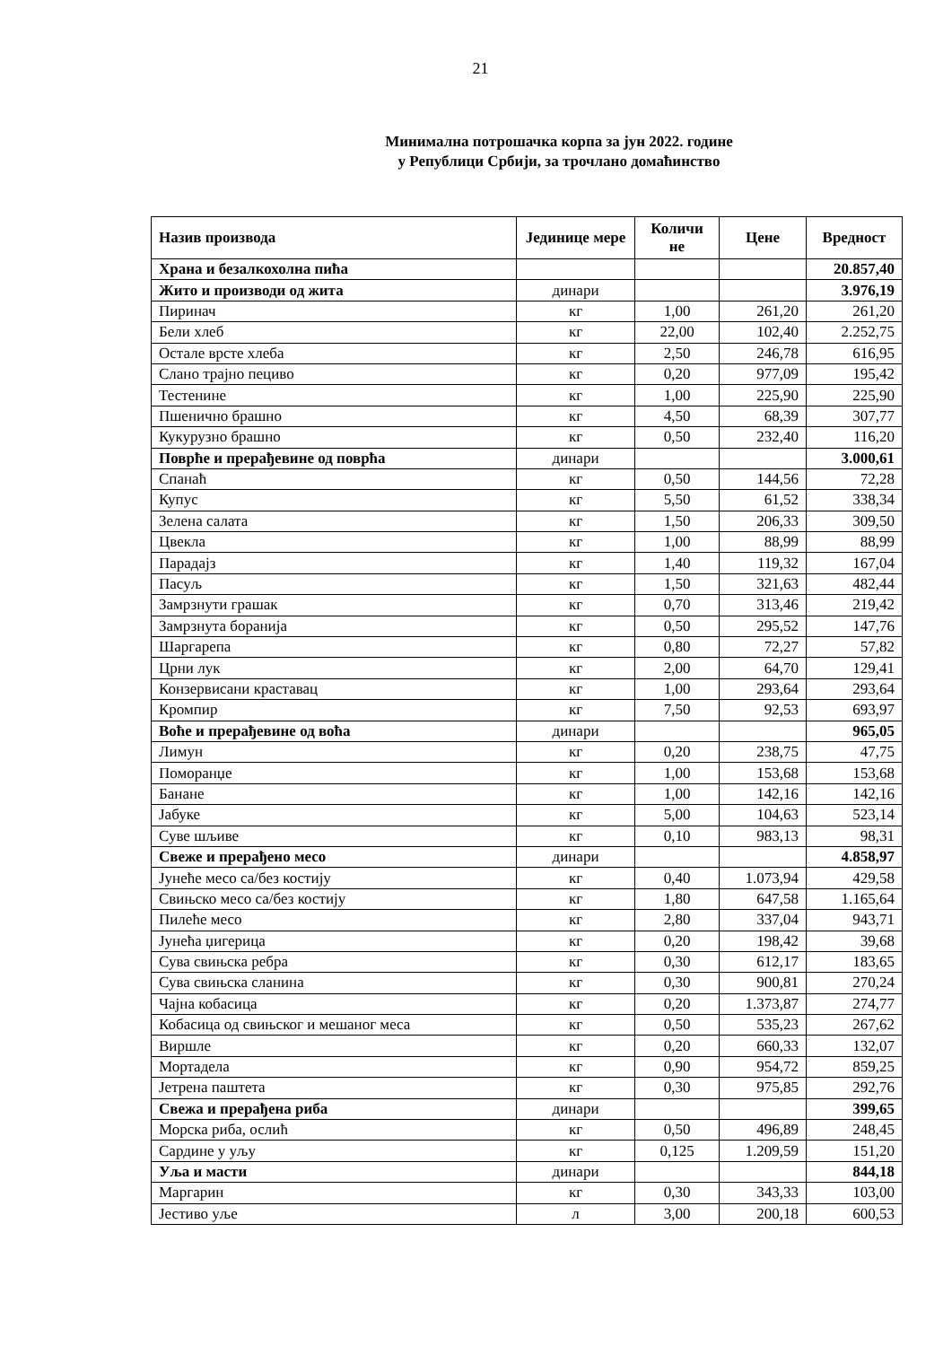21
Минимална потрошачка корпа за јун 2022. године
у Републици Србији, за трочлано домаћинство
| Назив производа | Јединице мере | Количи не | Цене | Вредност |
| --- | --- | --- | --- | --- |
| Храна и безалкохолна пића | | | | 20.857,40 |
| Жито и производи од жита | динари | | | 3.976,19 |
| Пиринач | кг | 1,00 | 261,20 | 261,20 |
| Бели хлеб | кг | 22,00 | 102,40 | 2.252,75 |
| Остале врсте хлеба | кг | 2,50 | 246,78 | 616,95 |
| Слано трајно пециво | кг | 0,20 | 977,09 | 195,42 |
| Тестенине | кг | 1,00 | 225,90 | 225,90 |
| Пшенично брашно | кг | 4,50 | 68,39 | 307,77 |
| Кукурузно брашно | кг | 0,50 | 232,40 | 116,20 |
| Поврће и прерађевине од поврћа | динари | | | 3.000,61 |
| Спанаћ | кг | 0,50 | 144,56 | 72,28 |
| Купус | кг | 5,50 | 61,52 | 338,34 |
| Зелена салата | кг | 1,50 | 206,33 | 309,50 |
| Цвекла | кг | 1,00 | 88,99 | 88,99 |
| Парадајз | кг | 1,40 | 119,32 | 167,04 |
| Пасуљ | кг | 1,50 | 321,63 | 482,44 |
| Замрзнути грашак | кг | 0,70 | 313,46 | 219,42 |
| Замрзнута боранија | кг | 0,50 | 295,52 | 147,76 |
| Шаргарепа | кг | 0,80 | 72,27 | 57,82 |
| Црни лук | кг | 2,00 | 64,70 | 129,41 |
| Конзервисани краставац | кг | 1,00 | 293,64 | 293,64 |
| Кромпир | кг | 7,50 | 92,53 | 693,97 |
| Воће и прерађевине од воћа | динари | | | 965,05 |
| Лимун | кг | 0,20 | 238,75 | 47,75 |
| Поморанџе | кг | 1,00 | 153,68 | 153,68 |
| Банане | кг | 1,00 | 142,16 | 142,16 |
| Јабуке | кг | 5,00 | 104,63 | 523,14 |
| Суве шљиве | кг | 0,10 | 983,13 | 98,31 |
| Свеже и прерађено месо | динари | | | 4.858,97 |
| Јунеће месо са/без костију | кг | 0,40 | 1.073,94 | 429,58 |
| Свињско месо са/без костију | кг | 1,80 | 647,58 | 1.165,64 |
| Пилеће месо | кг | 2,80 | 337,04 | 943,71 |
| Јунећа џигерица | кг | 0,20 | 198,42 | 39,68 |
| Сува свињска ребра | кг | 0,30 | 612,17 | 183,65 |
| Сува свињска сланина | кг | 0,30 | 900,81 | 270,24 |
| Чајна кобасица | кг | 0,20 | 1.373,87 | 274,77 |
| Кобасица од свињског и мешаног меса | кг | 0,50 | 535,23 | 267,62 |
| Виршле | кг | 0,20 | 660,33 | 132,07 |
| Мортадела | кг | 0,90 | 954,72 | 859,25 |
| Јетрена паштета | кг | 0,30 | 975,85 | 292,76 |
| Свежа и прерађена риба | динари | | | 399,65 |
| Морска риба, ослић | кг | 0,50 | 496,89 | 248,45 |
| Сардине у уљу | кг | 0,125 | 1.209,59 | 151,20 |
| Уља и масти | динари | | | 844,18 |
| Маргарин | кг | 0,30 | 343,33 | 103,00 |
| Јестиво уље | л | 3,00 | 200,18 | 600,53 |